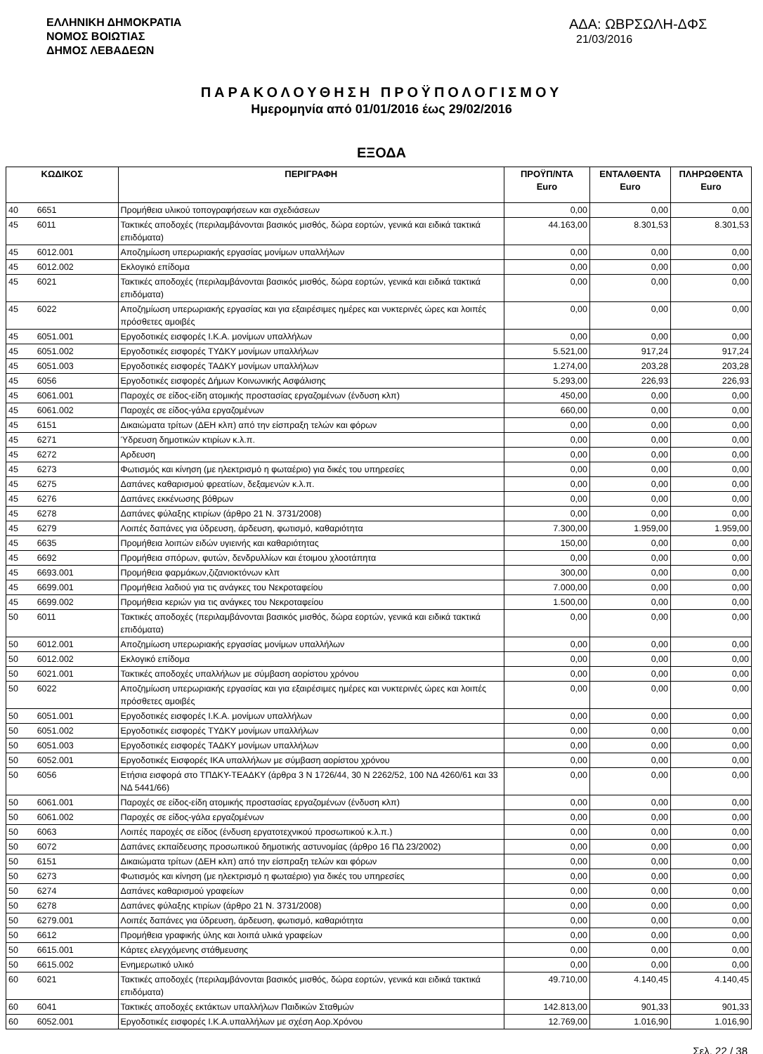ΕΛΛΗΝΙΚΗ ΔΗΜΟΚΡΑΤΙΑ
ΝΟΜΟΣ ΒΟΙΩΤΙΑΣ
ΔΗΜΟΣ ΛΕΒΑΔΕΩΝ
ΑΔΑ: ΩΒΡΣΩΛΗ-ΔΦΣ 21/03/2016
ΠΑΡΑΚΟΛΟΥΘΗΣΗ ΠΡΟΫΠΟΛΟΓΙΣΜΟΥ
Ημερομηνία από 01/01/2016 έως 29/02/2016
ΕΞΟΔΑ
| ΚΩΔΙΚΟΣ | | ΠΕΡΙΓΡΑΦΗ | ΠΡΟΫΠ/ΝΤΑ Euro | ΕΝΤΑΛΘΕΝΤΑ Euro | ΠΛΗΡΩΘΕΝΤΑ Euro |
| --- | --- | --- | --- | --- | --- |
| 40 | 6651 | Προμήθεια υλικού τοπογραφήσεων και σχεδιάσεων | 0,00 | 0,00 | 0,00 |
| 45 | 6011 | Τακτικές αποδοχές (περιλαμβάνονται βασικός μισθός, δώρα εορτών, γενικά και ειδικά τακτικά επιδόματα) | 44.163,00 | 8.301,53 | 8.301,53 |
| 45 | 6012.001 | Αποζημίωση υπερωριακής εργασίας μονίμων υπαλλήλων | 0,00 | 0,00 | 0,00 |
| 45 | 6012.002 | Εκλογικό επίδομα | 0,00 | 0,00 | 0,00 |
| 45 | 6021 | Τακτικές αποδοχές (περιλαμβάνονται βασικός μισθός, δώρα εορτών, γενικά και ειδικά τακτικά επιδόματα) | 0,00 | 0,00 | 0,00 |
| 45 | 6022 | Αποζημίωση υπερωριακής εργασίας και για εξαιρέσιμες ημέρες και νυκτερινές ώρες και λοιπές πρόσθετες αμοιβές | 0,00 | 0,00 | 0,00 |
| 45 | 6051.001 | Εργοδοτικές εισφορές Ι.Κ.Α. μονίμων υπαλλήλων | 0,00 | 0,00 | 0,00 |
| 45 | 6051.002 | Εργοδοτικές εισφορές ΤΥΔΚΥ μονίμων υπαλλήλων | 5.521,00 | 917,24 | 917,24 |
| 45 | 6051.003 | Εργοδοτικές εισφορές ΤΑΔΚΥ μονίμων υπαλλήλων | 1.274,00 | 203,28 | 203,28 |
| 45 | 6056 | Εργοδοτικές εισφορές Δήμων Κοινωνικής Ασφάλισης | 5.293,00 | 226,93 | 226,93 |
| 45 | 6061.001 | Παροχές σε είδος-είδη ατομικής προστασίας εργαζομένων (ένδυση κλπ) | 450,00 | 0,00 | 0,00 |
| 45 | 6061.002 | Παροχές σε είδος-γάλα εργαζομένων | 660,00 | 0,00 | 0,00 |
| 45 | 6151 | Δικαιώματα τρίτων (ΔΕΗ κλπ) από την είσπραξη τελών και φόρων | 0,00 | 0,00 | 0,00 |
| 45 | 6271 | Ύδρευση δημοτικών κτιρίων κ.λ.π. | 0,00 | 0,00 | 0,00 |
| 45 | 6272 | Αρδευση | 0,00 | 0,00 | 0,00 |
| 45 | 6273 | Φωτισμός και κίνηση (με ηλεκτρισμό η φωταέριο) για δικές του υπηρεσίες | 0,00 | 0,00 | 0,00 |
| 45 | 6275 | Δαπάνες καθαρισμού φρεατίων, δεξαμενών κ.λ.π. | 0,00 | 0,00 | 0,00 |
| 45 | 6276 | Δαπάνες εκκένωσης βόθρων | 0,00 | 0,00 | 0,00 |
| 45 | 6278 | Δαπάνες φύλαξης κτιρίων (άρθρο 21 Ν. 3731/2008) | 0,00 | 0,00 | 0,00 |
| 45 | 6279 | Λοιπές δαπάνες για ύδρευση, άρδευση, φωτισμό, καθαριότητα | 7.300,00 | 1.959,00 | 1.959,00 |
| 45 | 6635 | Προμήθεια λοιπών ειδών υγιεινής και καθαριότητας | 150,00 | 0,00 | 0,00 |
| 45 | 6692 | Προμήθεια σπόρων, φυτών, δενδρυλλίων και έτοιμου χλοοτάπητα | 0,00 | 0,00 | 0,00 |
| 45 | 6693.001 | Προμήθεια φαρμάκων,ζιζανιοκτόνων κλπ | 300,00 | 0,00 | 0,00 |
| 45 | 6699.001 | Προμήθεια λαδιού για τις ανάγκες του Νεκροταφείου | 7.000,00 | 0,00 | 0,00 |
| 45 | 6699.002 | Προμήθεια κεριών για τις ανάγκες του Νεκροταφείου | 1.500,00 | 0,00 | 0,00 |
| 50 | 6011 | Τακτικές αποδοχές (περιλαμβάνονται βασικός μισθός, δώρα εορτών, γενικά και ειδικά τακτικά επιδόματα) | 0,00 | 0,00 | 0,00 |
| 50 | 6012.001 | Αποζημίωση υπερωριακής εργασίας μονίμων υπαλλήλων | 0,00 | 0,00 | 0,00 |
| 50 | 6012.002 | Εκλογικό επίδομα | 0,00 | 0,00 | 0,00 |
| 50 | 6021.001 | Τακτικές αποδοχές υπαλλήλων με σύμβαση αορίστου χρόνου | 0,00 | 0,00 | 0,00 |
| 50 | 6022 | Αποζημίωση υπερωριακής εργασίας και για εξαιρέσιμες ημέρες και νυκτερινές ώρες και λοιπές πρόσθετες αμοιβές | 0,00 | 0,00 | 0,00 |
| 50 | 6051.001 | Εργοδοτικές εισφορές Ι.Κ.Α. μονίμων υπαλλήλων | 0,00 | 0,00 | 0,00 |
| 50 | 6051.002 | Εργοδοτικές εισφορές ΤΥΔΚΥ μονίμων υπαλλήλων | 0,00 | 0,00 | 0,00 |
| 50 | 6051.003 | Εργοδοτικές εισφορές ΤΑΔΚΥ μονίμων υπαλλήλων | 0,00 | 0,00 | 0,00 |
| 50 | 6052.001 | Εργοδοτικές Εισφορές ΙΚΑ υπαλλήλων με σύμβαση αορίστου χρόνου | 0,00 | 0,00 | 0,00 |
| 50 | 6056 | Ετήσια εισφορά στο ΤΠΔΚΥ-ΤΕΑΔΚΥ (άρθρα 3 Ν 1726/44, 30 Ν 2262/52, 100 ΝΔ 4260/61 και 33 ΝΔ 5441/66) | 0,00 | 0,00 | 0,00 |
| 50 | 6061.001 | Παροχές σε είδος-είδη ατομικής προστασίας εργαζομένων (ένδυση κλπ) | 0,00 | 0,00 | 0,00 |
| 50 | 6061.002 | Παροχές σε είδος-γάλα εργαζομένων | 0,00 | 0,00 | 0,00 |
| 50 | 6063 | Λοιπές παροχές σε είδος (ένδυση εργατοτεχνικού προσωπικού κ.λ.π.) | 0,00 | 0,00 | 0,00 |
| 50 | 6072 | Δαπάνες εκπαίδευσης προσωπικού δημοτικής αστυνομίας (άρθρο 16 ΠΔ 23/2002) | 0,00 | 0,00 | 0,00 |
| 50 | 6151 | Δικαιώματα τρίτων (ΔΕΗ κλπ) από την είσπραξη τελών και φόρων | 0,00 | 0,00 | 0,00 |
| 50 | 6273 | Φωτισμός και κίνηση (με ηλεκτρισμό η φωταέριο) για δικές του υπηρεσίες | 0,00 | 0,00 | 0,00 |
| 50 | 6274 | Δαπάνες καθαρισμού γραφείων | 0,00 | 0,00 | 0,00 |
| 50 | 6278 | Δαπάνες φύλαξης κτιρίων (άρθρο 21 Ν. 3731/2008) | 0,00 | 0,00 | 0,00 |
| 50 | 6279.001 | Λοιπές δαπάνες για ύδρευση, άρδευση, φωτισμό, καθαριότητα | 0,00 | 0,00 | 0,00 |
| 50 | 6612 | Προμήθεια γραφικής ύλης και λοιπά υλικά γραφείων | 0,00 | 0,00 | 0,00 |
| 50 | 6615.001 | Κάρτες ελεγχόμενης στάθμευσης | 0,00 | 0,00 | 0,00 |
| 50 | 6615.002 | Ενημερωτικό υλικό | 0,00 | 0,00 | 0,00 |
| 60 | 6021 | Τακτικές αποδοχές (περιλαμβάνονται βασικός μισθός, δώρα εορτών, γενικά και ειδικά τακτικά επιδόματα) | 49.710,00 | 4.140,45 | 4.140,45 |
| 60 | 6041 | Τακτικές αποδοχές εκτάκτων υπαλλήλων Παιδικών Σταθμών | 142.813,00 | 901,33 | 901,33 |
| 60 | 6052.001 | Εργοδοτικές εισφορές Ι.Κ.Α.υπαλλήλων με σχέση Αορ.Χρόνου | 12.769,00 | 1.016,90 | 1.016,90 |
Σελ. 22 / 38